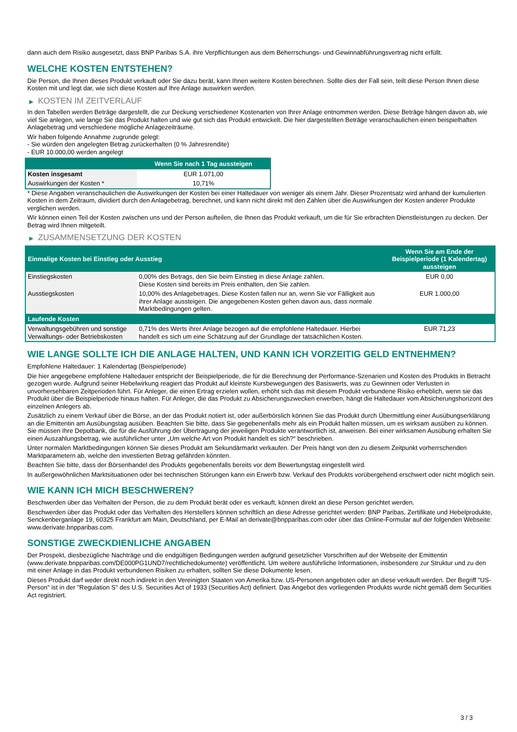dann auch dem Risiko ausgesetzt, dass BNP Paribas S.A. ihre Verpflichtungen aus dem Beherrschungs- und Gewinnabführungsvertrag nicht erfüllt.
WELCHE KOSTEN ENTSTEHEN?
Die Person, die Ihnen dieses Produkt verkauft oder Sie dazu berät, kann Ihnen weitere Kosten berechnen. Sollte dies der Fall sein, teilt diese Person Ihnen diese Kosten mit und legt dar, wie sich diese Kosten auf Ihre Anlage auswirken werden.
▶ KOSTEN IM ZEITVERLAUF
In den Tabellen werden Beträge dargestellt, die zur Deckung verschiedener Kostenarten von Ihrer Anlage entnommen werden. Diese Beträge hängen davon ab, wie viel Sie anlegen, wie lange Sie das Produkt halten und wie gut sich das Produkt entwickelt. Die hier dargestellten Beträge veranschaulichen einen beispielhaften Anlagebetrag und verschiedene mögliche Anlagezeiträume.
Wir haben folgende Annahme zugrunde gelegt:
- Sie würden den angelegten Betrag zurückerhalten (0 % Jahresrendite)
- EUR 10.000,00 werden angelegt
| | Wenn Sie nach 1 Tag aussteigen |
| --- | --- |
| Kosten insgesamt | EUR 1.071,00 |
| Auswirkungen der Kosten * | 10,71% |
* Diese Angaben veranschaulichen die Auswirkungen der Kosten bei einer Haltedauer von weniger als einem Jahr. Dieser Prozentsatz wird anhand der kumulierten Kosten in dem Zeitraum, dividiert durch den Anlagebetrag, berechnet, und kann nicht direkt mit den Zahlen über die Auswirkungen der Kosten anderer Produkte verglichen werden.
Wir können einen Teil der Kosten zwischen uns und der Person aufteilen, die Ihnen das Produkt verkauft, um die für Sie erbrachten Dienstleistungen zu decken. Der Betrag wird Ihnen mitgeteilt.
▶ ZUSAMMENSETZUNG DER KOSTEN
| Einmalige Kosten bei Einstieg oder Ausstieg | | Wenn Sie am Ende der Beispielperiode (1 Kalendertag) aussteigen |
| --- | --- | --- |
| Einstiegskosten | 0,00% des Betrags, den Sie beim Einstieg in diese Anlage zahlen. Diese Kosten sind bereits im Preis enthalten, den Sie zahlen. | EUR 0,00 |
| Ausstiegskosten | 10,00% des Anlagebetrages. Diese Kosten fallen nur an, wenn Sie vor Fälligkeit aus ihrer Anlage aussteigen. Die angegebenen Kosten gehen davon aus, dass normale Marktbedingungen gelten. | EUR 1.000,00 |
| Laufende Kosten | | |
| Verwaltungsgebühren und sonstige Verwaltungs- oder Betriebskosten | 0,71% des Werts ihrer Anlage bezogen auf die empfohlene Haltedauer. Hierbei handelt es sich um eine Schätzung auf der Grundlage der tatsächlichen Kosten. | EUR 71,23 |
WIE LANGE SOLLTE ICH DIE ANLAGE HALTEN, UND KANN ICH VORZEITIG GELD ENTNEHMEN?
Empfohlene Haltedauer: 1 Kalendertag (Beispielperiode)
Die hier angegebene empfohlene Haltedauer entspricht der Beispielperiode, die für die Berechnung der Performance-Szenarien und Kosten des Produkts in Betracht gezogen wurde. Aufgrund seiner Hebelwirkung reagiert das Produkt auf kleinste Kursbewegungen des Basiswerts, was zu Gewinnen oder Verlusten in unvorhersehbaren Zeitperioden führt. Für Anleger, die einen Ertrag erzielen wollen, erhöht sich das mit diesem Produkt verbundene Risiko erheblich, wenn sie das Produkt über die Beispielperiode hinaus halten. Für Anleger, die das Produkt zu Absicherungszwecken erwerben, hängt die Haltedauer vom Absicherungshorizont des einzelnen Anlegers ab.
Zusätzlich zu einem Verkauf über die Börse, an der das Produkt notiert ist, oder außerbörslich können Sie das Produkt durch Übermittlung einer Ausübungserklärung an die Emittentin am Ausübungstag ausüben. Beachten Sie bitte, dass Sie gegebenenfalls mehr als ein Produkt halten müssen, um es wirksam ausüben zu können. Sie müssen Ihre Depotbank, die für die Ausführung der Übertragung der jeweiligen Produkte verantwortlich ist, anweisen. Bei einer wirksamen Ausübung erhalten Sie einen Auszahlungsbetrag, wie ausführlicher unter „Um welche Art von Produkt handelt es sich?“ beschrieben.
Unter normalen Marktbedingungen können Sie dieses Produkt am Sekundärmarkt verkaufen. Der Preis hängt von den zu diesem Zeitpunkt vorherrschenden Marktparametern ab, welche den investierten Betrag gefährden könnten.
Beachten Sie bitte, dass der Börsenhandel des Produkts gegebenenfalls bereits vor dem Bewertungstag eingestellt wird.
In außergewöhnlichen Marktsituationen oder bei technischen Störungen kann ein Erwerb bzw. Verkauf des Produkts vorübergehend erschwert oder nicht möglich sein.
WIE KANN ICH MICH BESCHWEREN?
Beschwerden über das Verhalten der Person, die zu dem Produkt berät oder es verkauft, können direkt an diese Person gerichtet werden.
Beschwerden über das Produkt oder das Verhalten des Herstellers können schriftlich an diese Adresse gerichtet werden: BNP Paribas, Zertifikate und Hebelprodukte, Senckenberganlage 19, 60325 Frankfurt am Main, Deutschland, per E-Mail an derivate@bnpparibas.com oder über das Online-Formular auf der folgenden Webseite: www.derivate.bnpparibas.com.
SONSTIGE ZWECKDIENLICHE ANGABEN
Der Prospekt, diesbezügliche Nachträge und die endgültigen Bedingungen werden aufgrund gesetzlicher Vorschriften auf der Webseite der Emittentin (www.derivate.bnpparibas.com/DE000PG1UND7/rechtlichedokumente) veröffentlicht. Um weitere ausführliche Informationen, insbesondere zur Struktur und zu den mit einer Anlage in das Produkt verbundenen Risiken zu erhalten, sollten Sie diese Dokumente lesen.
Dieses Produkt darf weder direkt noch indirekt in den Vereinigten Staaten von Amerika bzw. US-Personen angeboten oder an diese verkauft werden. Der Begriff "US-Person" ist in der "Regulation S" des U.S. Securities Act of 1933 (Securities Act) definiert. Das Angebot des vorliegenden Produkts wurde nicht gemäß dem Securities Act registriert.
3 / 3